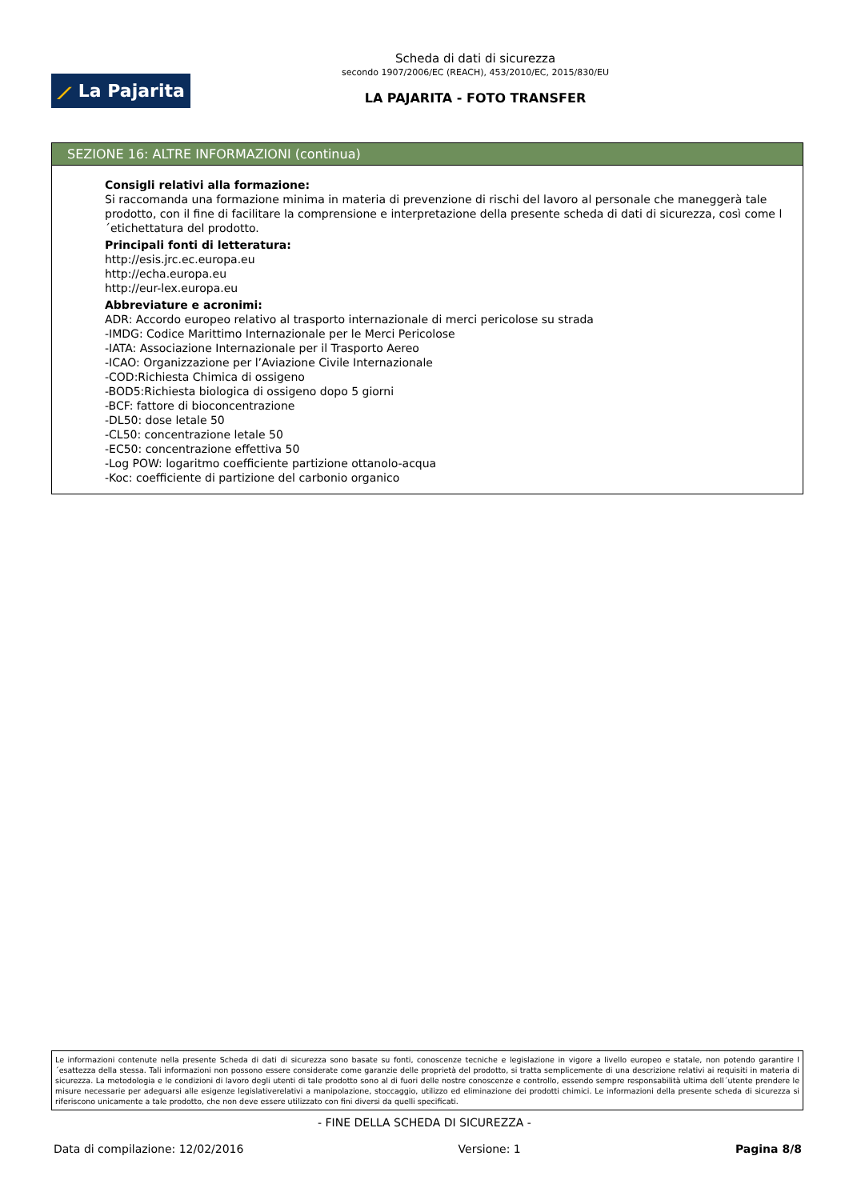⟋ La Pajarita
Scheda di dati di sicurezza
secondo 1907/2006/EC (REACH), 453/2010/EC, 2015/830/EU
LA PAJARITA - FOTO TRANSFER
SEZIONE 16: ALTRE INFORMAZIONI (continua)
Consigli relativi alla formazione:
Si raccomanda una formazione minima in materia di prevenzione di rischi del lavoro al personale che maneggerà tale prodotto, con il fine di facilitare la comprensione e interpretazione della presente scheda di dati di sicurezza, così come l´etichettatura del prodotto.
Principali fonti di letteratura:
http://esis.jrc.ec.europa.eu
http://echa.europa.eu
http://eur-lex.europa.eu
Abbreviature e acronimi:
ADR: Accordo europeo relativo al trasporto internazionale di merci pericolose su strada
-IMDG: Codice Marittimo Internazionale per le Merci Pericolose
-IATA: Associazione Internazionale per il Trasporto Aereo
-ICAO: Organizzazione per l’Aviazione Civile Internazionale
-COD:Richiesta Chimica di ossigeno
-BOD5:Richiesta biologica di ossigeno dopo 5 giorni
-BCF: fattore di bioconcentrazione
-DL50: dose letale 50
-CL50: concentrazione letale 50
-EC50: concentrazione effettiva 50
-Log POW: logaritmo coefficiente partizione ottanolo-acqua
-Koc: coefficiente di partizione del carbonio organico
Le informazioni contenute nella presente Scheda di dati di sicurezza sono basate su fonti, conoscenze tecniche e legislazione in vigore a livello europeo e statale, non potendo garantire l´esattezza della stessa. Tali informazioni non possono essere considerate come garanzie delle proprietà del prodotto, si tratta semplicemente di una descrizione relativi ai requisiti in materia di sicurezza. La metodologia e le condizioni di lavoro degli utenti di tale prodotto sono al di fuori delle nostre conoscenze e controllo, essendo sempre responsabilità ultima dell´utente prendere le misure necessarie per adeguarsi alle esigenze legislativerelativi a manipolazione, stoccaggio, utilizzo ed eliminazione dei prodotti chimici. Le informazioni della presente scheda di sicurezza si riferiscono unicamente a tale prodotto, che non deve essere utilizzato con fini diversi da quelli specificati.
- FINE DELLA SCHEDA DI SICUREZZA -
Data di compilazione: 12/02/2016 Versione: 1 Pagina 8/8